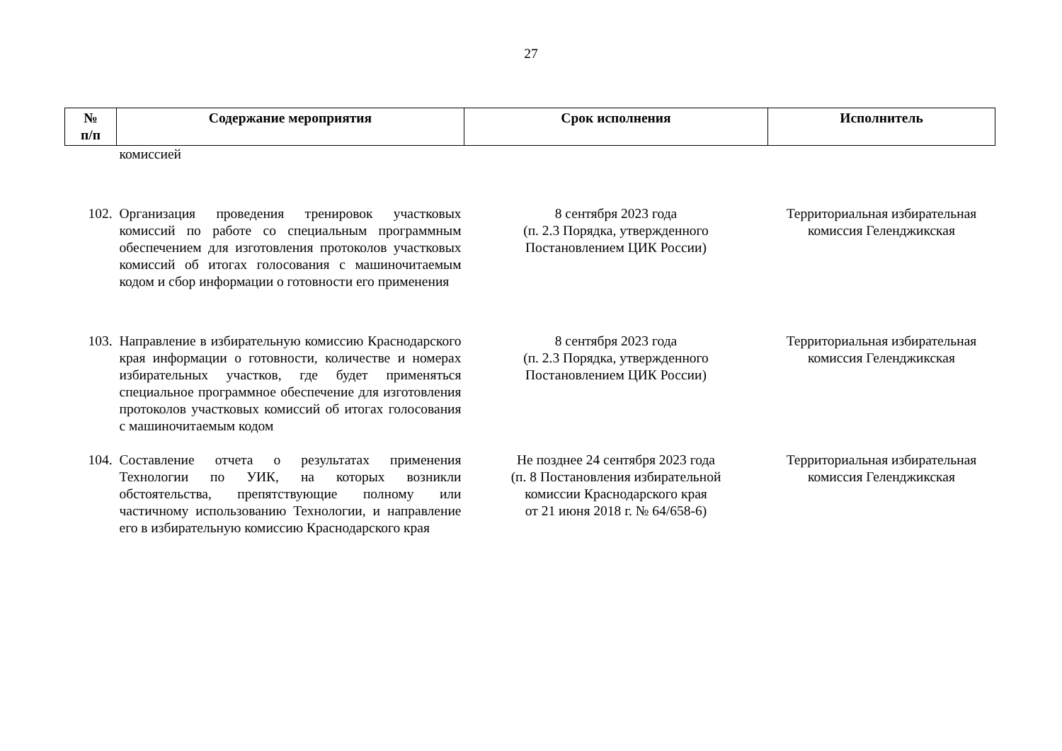27
| № п/п | Содержание мероприятия | Срок исполнения | Исполнитель |
| --- | --- | --- | --- |
| | комиссией | | |
| 102. | Организация проведения тренировок участковых комиссий по работе со специальным программным обеспечением для изготовления протоколов участковых комиссий об итогах голосования с машиночитаемым кодом и сбор информации о готовности его применения | 8 сентября 2023 года (п. 2.3 Порядка, утвержденного Постановлением ЦИК России) | Территориальная избирательная комиссия Геленджикская |
| 103. | Направление в избирательную комиссию Краснодарского края информации о готовности, количестве и номерах избирательных участков, где будет применяться специальное программное обеспечение для изготовления протоколов участковых комиссий об итогах голосования с машиночитаемым кодом | 8 сентября 2023 года (п. 2.3 Порядка, утвержденного Постановлением ЦИК России) | Территориальная избирательная комиссия Геленджикская |
| 104. | Составление отчета о результатах применения Технологии по УИК, на которых возникли обстоятельства, препятствующие полному или частичному использованию Технологии, и направление его в избирательную комиссию Краснодарского края | Не позднее 24 сентября 2023 года (п. 8 Постановления избирательной комиссии Краснодарского края от 21 июня 2018 г. № 64/658-6) | Территориальная избирательная комиссия Геленджикская |